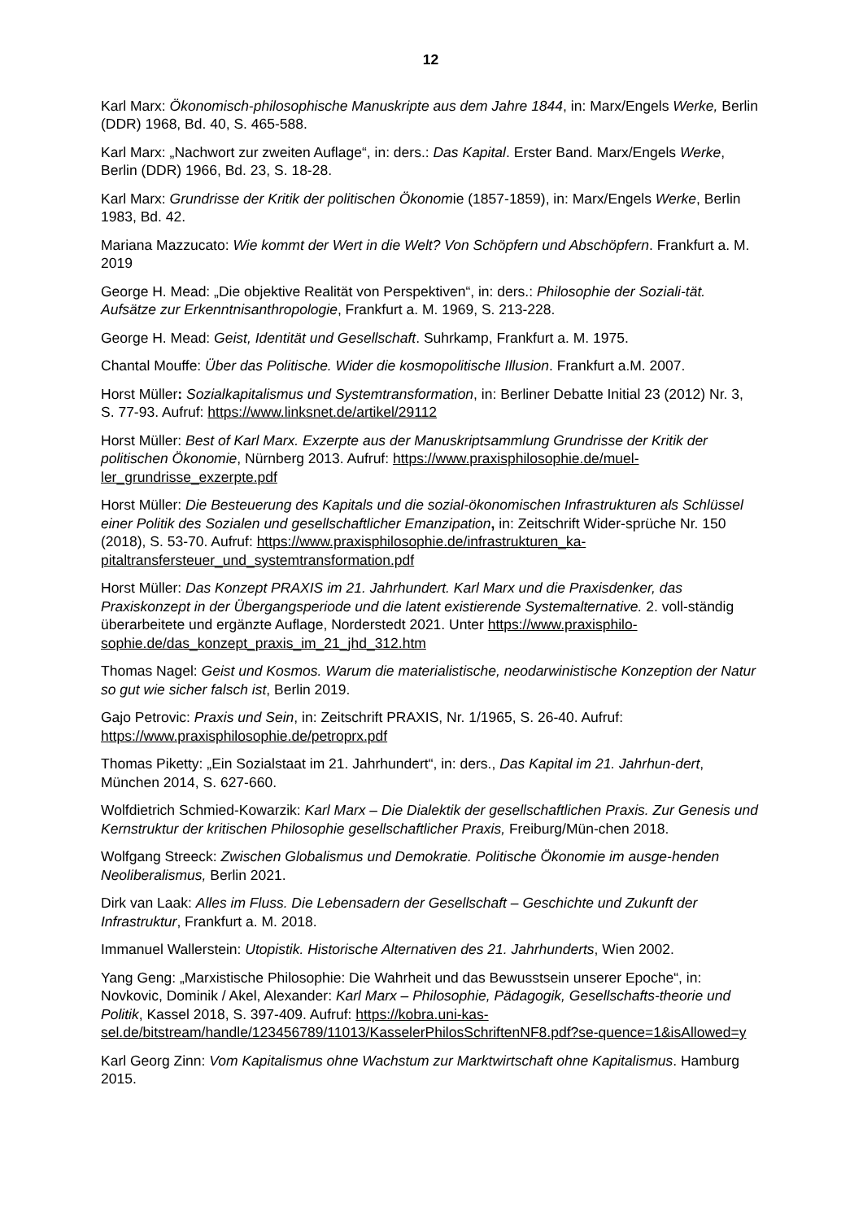12
Karl Marx: Ökonomisch-philosophische Manuskripte aus dem Jahre 1844, in: Marx/Engels Werke, Berlin (DDR) 1968, Bd. 40, S. 465-588.
Karl Marx: „Nachwort zur zweiten Auflage“, in: ders.: Das Kapital. Erster Band. Marx/Engels Werke, Berlin (DDR) 1966, Bd. 23, S. 18-28.
Karl Marx: Grundrisse der Kritik der politischen Ökonomie (1857-1859), in: Marx/Engels Werke, Berlin 1983, Bd. 42.
Mariana Mazzucato: Wie kommt der Wert in die Welt? Von Schöpfern und Abschöpfern. Frankfurt a. M. 2019
George H. Mead: „Die objektive Realität von Perspektiven“, in: ders.: Philosophie der Soziali-tät. Aufsätze zur Erkenntnisanthropologie, Frankfurt a. M. 1969, S. 213-228.
George H. Mead: Geist, Identität und Gesellschaft. Suhrkamp, Frankfurt a. M. 1975.
Chantal Mouffe: Über das Politische. Wider die kosmopolitische Illusion. Frankfurt a.M. 2007.
Horst Müller: Sozialkapitalismus und Systemtransformation, in: Berliner Debatte Initial 23 (2012) Nr. 3, S. 77-93. Aufruf: https://www.linksnet.de/artikel/29112
Horst Müller: Best of Karl Marx. Exzerpte aus der Manuskriptsammlung Grundrisse der Kritik der politischen Ökonomie, Nürnberg 2013. Aufruf: https://www.praxisphilosophie.de/muel-ler_grundrisse_exzerpte.pdf
Horst Müller: Die Besteuerung des Kapitals und die sozial-ökonomischen Infrastrukturen als Schlüssel einer Politik des Sozialen und gesellschaftlicher Emanzipation, in: Zeitschrift Wider-sprüche Nr. 150 (2018), S. 53-70. Aufruf: https://www.praxisphilosophie.de/infrastrukturen_ka-pitaltransfersteuer_und_systemtransformation.pdf
Horst Müller: Das Konzept PRAXIS im 21. Jahrhundert. Karl Marx und die Praxisdenker, das Praxiskonzept in der Übergangsperiode und die latent existierende Systemalternative. 2. voll-ständig überarbeitete und ergänzte Auflage, Norderstedt 2021. Unter https://www.praxisphilo-sophie.de/das_konzept_praxis_im_21_jhd_312.htm
Thomas Nagel: Geist und Kosmos. Warum die materialistische, neodarwinistische Konzeption der Natur so gut wie sicher falsch ist, Berlin 2019.
Gajo Petrovic: Praxis und Sein, in: Zeitschrift PRAXIS, Nr. 1/1965, S. 26-40. Aufruf: https://www.praxisphilosophie.de/petroprx.pdf
Thomas Piketty: „Ein Sozialstaat im 21. Jahrhundert“, in: ders., Das Kapital im 21. Jahrhun-dert, München 2014, S. 627-660.
Wolfdietrich Schmied-Kowarzik: Karl Marx – Die Dialektik der gesellschaftlichen Praxis. Zur Genesis und Kernstruktur der kritischen Philosophie gesellschaftlicher Praxis, Freiburg/Mün-chen 2018.
Wolfgang Streeck: Zwischen Globalismus und Demokratie. Politische Ökonomie im ausge-henden Neoliberalismus, Berlin 2021.
Dirk van Laak: Alles im Fluss. Die Lebensadern der Gesellschaft – Geschichte und Zukunft der Infrastruktur, Frankfurt a. M. 2018.
Immanuel Wallerstein: Utopistik. Historische Alternativen des 21. Jahrhunderts, Wien 2002.
Yang Geng: „Marxistische Philosophie: Die Wahrheit und das Bewusstsein unserer Epoche“, in: Novkovic, Dominik / Akel, Alexander: Karl Marx – Philosophie, Pädagogik, Gesellschafts-theorie und Politik, Kassel 2018, S. 397-409. Aufruf: https://kobra.uni-kas-sel.de/bitstream/handle/123456789/11013/KasselerPhilosSchriftenNF8.pdf?se-quence=1&isAllowed=y
Karl Georg Zinn: Vom Kapitalismus ohne Wachstum zur Marktwirtschaft ohne Kapitalismus. Hamburg 2015.